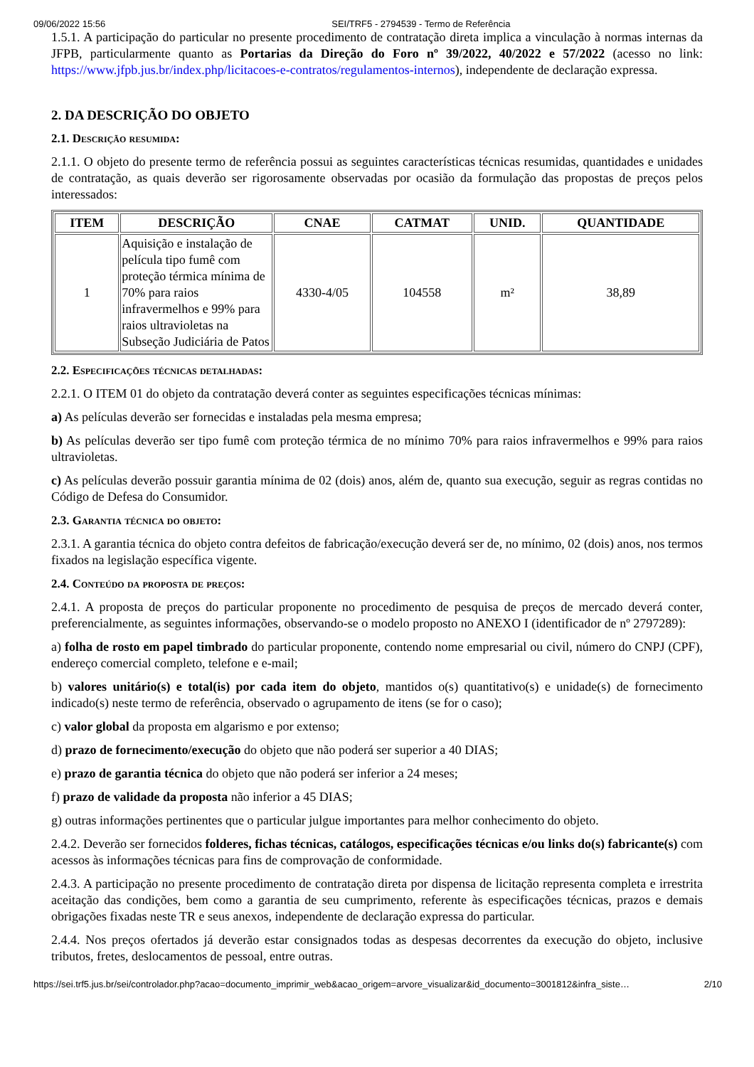09/06/2022 15:56 SEI/TRF5 - 2794539 - Termo de Referência
1.5.1. A participação do particular no presente procedimento de contratação direta implica a vinculação à normas internas da JFPB, particularmente quanto as Portarias da Direção do Foro nº 39/2022, 40/2022 e 57/2022 (acesso no link: https://www.jfpb.jus.br/index.php/licitacoes-e-contratos/regulamentos-internos), independente de declaração expressa.
2. DA DESCRIÇÃO DO OBJETO
2.1. Descrição resumida:
2.1.1. O objeto do presente termo de referência possui as seguintes características técnicas resumidas, quantidades e unidades de contratação, as quais deverão ser rigorosamente observadas por ocasião da formulação das propostas de preços pelos interessados:
| ITEM | DESCRIÇÃO | CNAE | CATMAT | UNID. | QUANTIDADE |
| --- | --- | --- | --- | --- | --- |
| 1 | Aquisição e instalação de película tipo fumê com proteção térmica mínima de 70% para raios infravermelhos e 99% para raios ultravioletas na Subseção Judiciária de Patos | 4330-4/05 | 104558 | m² | 38,89 |
2.2. Especificações técnicas detalhadas:
2.2.1. O ITEM 01 do objeto da contratação deverá conter as seguintes especificações técnicas mínimas:
a) As películas deverão ser fornecidas e instaladas pela mesma empresa;
b) As películas deverão ser tipo fumê com proteção térmica de no mínimo 70% para raios infravermelhos e 99% para raios ultravioletas.
c) As películas deverão possuir garantia mínima de 02 (dois) anos, além de, quanto sua execução, seguir as regras contidas no Código de Defesa do Consumidor.
2.3. Garantia técnica do objeto:
2.3.1. A garantia técnica do objeto contra defeitos de fabricação/execução deverá ser de, no mínimo, 02 (dois) anos, nos termos fixados na legislação específica vigente.
2.4. Conteúdo da proposta de preços:
2.4.1. A proposta de preços do particular proponente no procedimento de pesquisa de preços de mercado deverá conter, preferencialmente, as seguintes informações, observando-se o modelo proposto no ANEXO I (identificador de nº 2797289):
a) folha de rosto em papel timbrado do particular proponente, contendo nome empresarial ou civil, número do CNPJ (CPF), endereço comercial completo, telefone e e-mail;
b) valores unitário(s) e total(is) por cada item do objeto, mantidos o(s) quantitativo(s) e unidade(s) de fornecimento indicado(s) neste termo de referência, observado o agrupamento de itens (se for o caso);
c) valor global da proposta em algarismo e por extenso;
d) prazo de fornecimento/execução do objeto que não poderá ser superior a 40 DIAS;
e) prazo de garantia técnica do objeto que não poderá ser inferior a 24 meses;
f) prazo de validade da proposta não inferior a 45 DIAS;
g) outras informações pertinentes que o particular julgue importantes para melhor conhecimento do objeto.
2.4.2. Deverão ser fornecidos folderes, fichas técnicas, catálogos, especificações técnicas e/ou links do(s) fabricante(s) com acessos às informações técnicas para fins de comprovação de conformidade.
2.4.3. A participação no presente procedimento de contratação direta por dispensa de licitação representa completa e irrestrita aceitação das condições, bem como a garantia de seu cumprimento, referente às especificações técnicas, prazos e demais obrigações fixadas neste TR e seus anexos, independente de declaração expressa do particular.
2.4.4. Nos preços ofertados já deverão estar consignados todas as despesas decorrentes da execução do objeto, inclusive tributos, fretes, deslocamentos de pessoal, entre outras.
https://sei.trf5.jus.br/sei/controlador.php?acao=documento_imprimir_web&acao_origem=arvore_visualizar&id_documento=3001812&infra_siste… 2/10